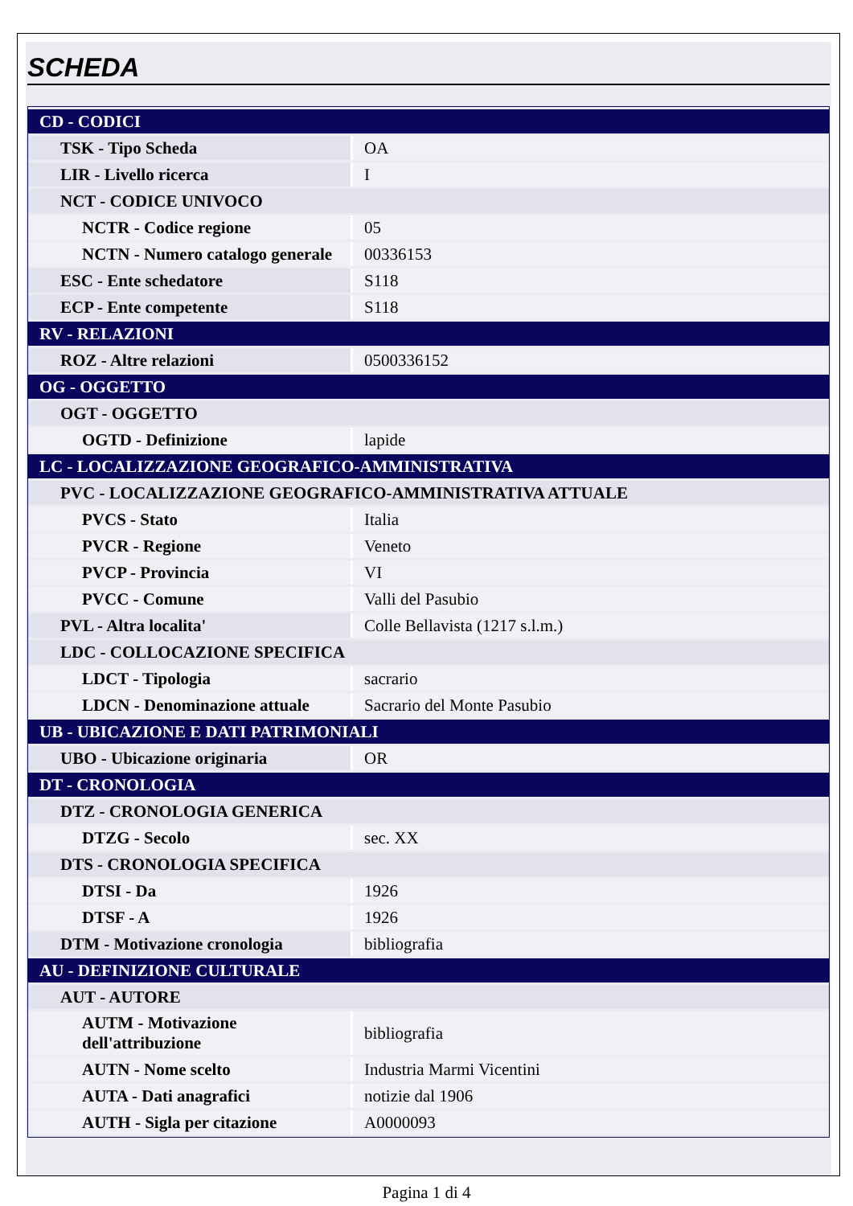SCHEDA
| CD - CODICI | |
| TSK - Tipo Scheda | OA |
| LIR - Livello ricerca | I |
| NCT - CODICE UNIVOCO | |
| NCTR - Codice regione | 05 |
| NCTN - Numero catalogo generale | 00336153 |
| ESC - Ente schedatore | S118 |
| ECP - Ente competente | S118 |
| RV - RELAZIONI | |
| ROZ - Altre relazioni | 0500336152 |
| OG - OGGETTO | |
| OGT - OGGETTO | |
| OGTD - Definizione | lapide |
| LC - LOCALIZZAZIONE GEOGRAFICO-AMMINISTRATIVA | |
| PVC - LOCALIZZAZIONE GEOGRAFICO-AMMINISTRATIVA ATTUALE | |
| PVCS - Stato | Italia |
| PVCR - Regione | Veneto |
| PVCP - Provincia | VI |
| PVCC - Comune | Valli del Pasubio |
| PVL - Altra localita' | Colle Bellavista (1217 s.l.m.) |
| LDC - COLLOCAZIONE SPECIFICA | |
| LDCT - Tipologia | sacrario |
| LDCN - Denominazione attuale | Sacrario del Monte Pasubio |
| UB - UBICAZIONE E DATI PATRIMONIALI | |
| UBO - Ubicazione originaria | OR |
| DT - CRONOLOGIA | |
| DTZ - CRONOLOGIA GENERICA | |
| DTZG - Secolo | sec. XX |
| DTS - CRONOLOGIA SPECIFICA | |
| DTSI - Da | 1926 |
| DTSF - A | 1926 |
| DTM - Motivazione cronologia | bibliografia |
| AU - DEFINIZIONE CULTURALE | |
| AUT - AUTORE | |
| AUTM - Motivazione dell'attribuzione | bibliografia |
| AUTN - Nome scelto | Industria Marmi Vicentini |
| AUTA - Dati anagrafici | notizie dal 1906 |
| AUTH - Sigla per citazione | A0000093 |
Pagina 1 di 4